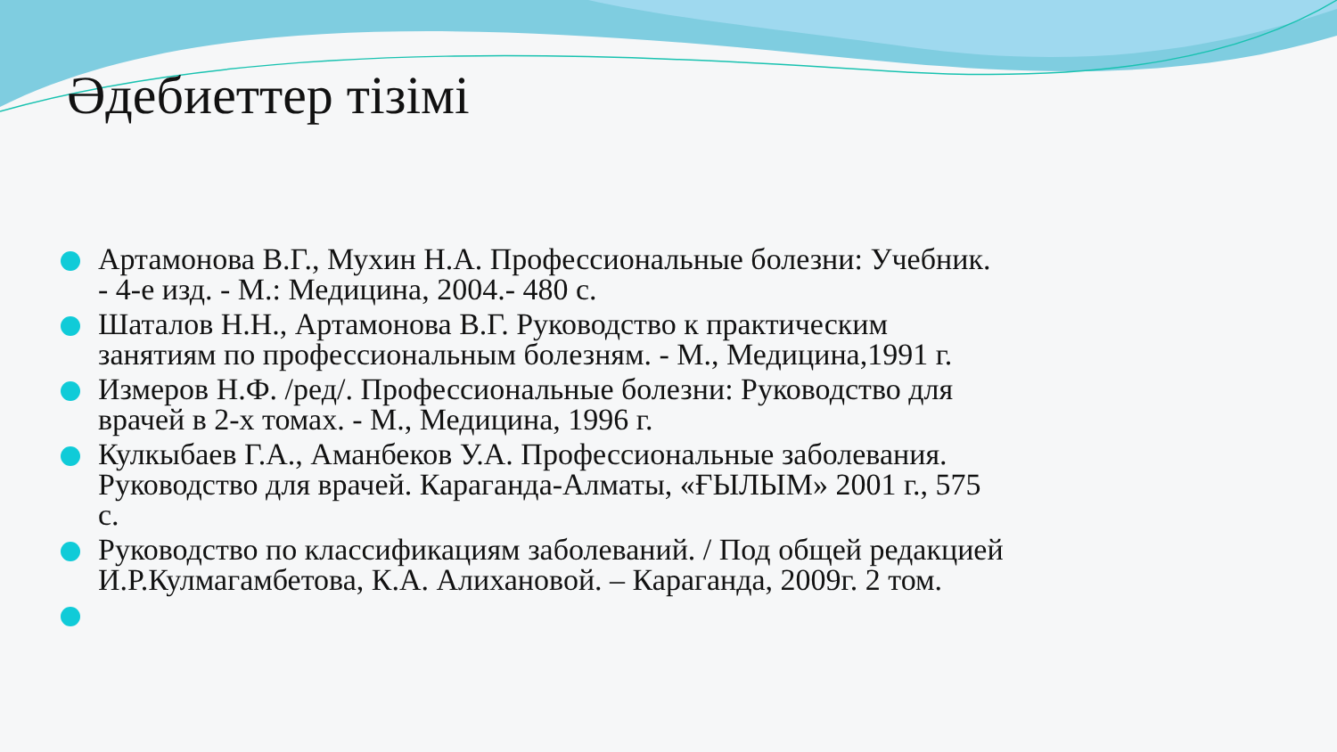Әдебиеттер тізімі
Артамонова В.Г., Мухин Н.А. Профессиональные болезни: Учебник. - 4-е изд. - М.: Медицина, 2004.- 480 с.
Шаталов Н.Н., Артамонова В.Г. Руководство к практическим занятиям по профессиональным болезням. - М., Медицина,1991 г.
Измеров Н.Ф. /ред/. Профессиональные болезни: Руководство для врачей в 2-х томах. - М., Медицина, 1996 г.
Кулкыбаев Г.А., Аманбеков У.А. Профессиональные заболевания. Руководство для врачей. Караганда-Алматы, «ҒЫЛЫМ» 2001 г., 575 с.
Руководство по классификациям заболеваний. / Под общей редакцией И.Р.Кулмагамбетова, К.А. Алихановой. – Караганда, 2009г. 2 том.